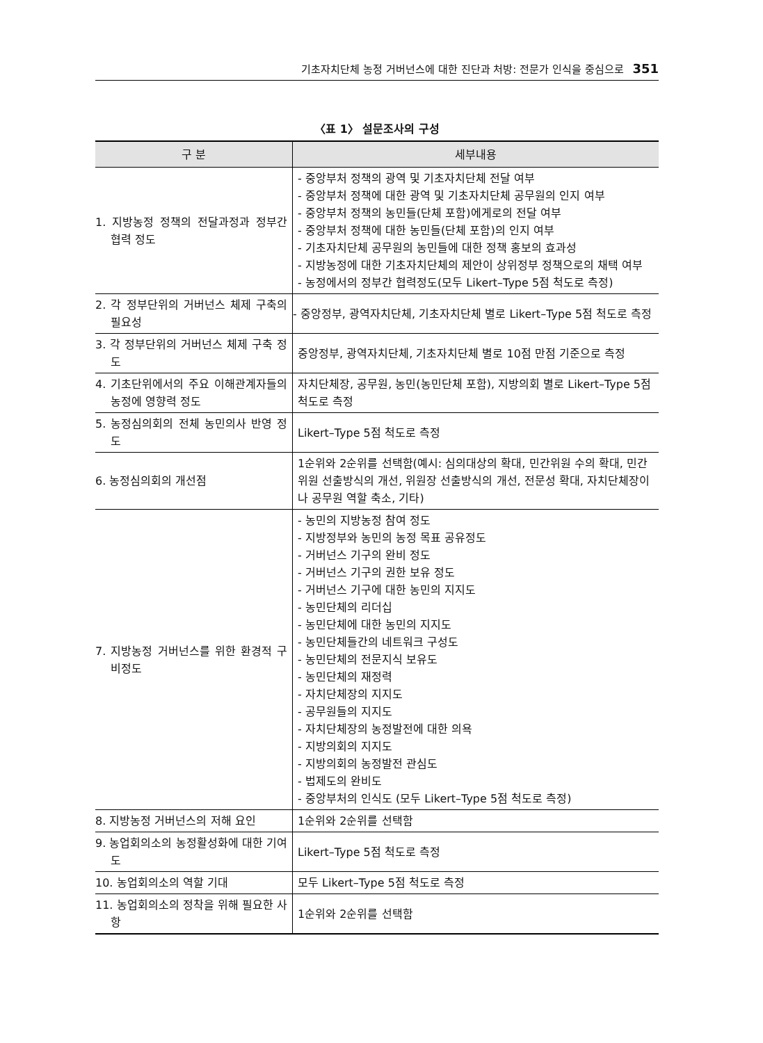기초자치단체 농정 거버넌스에 대한 진단과 처방: 전문가 인식을 중심으로 351
〈표 1〉 설문조사의 구성
| 구 분 | 세부내용 |
| --- | --- |
| 1. 지방농정 정책의 전달과정과 정부간 협력 정도 | - 중앙부처 정책의 광역 및 기초자치단체 전달 여부 - 중앙부처 정책에 대한 광역 및 기초자치단체 공무원의 인지 여부 - 중앙부처 정책의 농민들(단체 포함)에게로의 전달 여부 - 중앙부처 정책에 대한 농민들(단체 포함)의 인지 여부 - 기초자치단체 공무원의 농민들에 대한 정책 홍보의 효과성 - 지방농정에 대한 기초자치단체의 제안이 상위정부 정책으로의 채택 여부 - 농정에서의 정부간 협력정도(모두 Likert–Type 5점 척도로 측정) |
| 2. 각 정부단위의 거버넌스 체제 구축의 필요성 | - 중앙정부, 광역자치단체, 기초자치단체 별로 Likert–Type 5점 척도로 측정 |
| 3. 각 정부단위의 거버넌스 체제 구축 정도 | 중앙정부, 광역자치단체, 기초자치단체 별로 10점 만점 기준으로 측정 |
| 4. 기초단위에서의 주요 이해관계자들의 농정에 영향력 정도 | 자치단체장, 공무원, 농민(농민단체 포함), 지방의회 별로 Likert–Type 5점 척도로 측정 |
| 5. 농정심의회의 전체 농민의사 반영 정도 | Likert–Type 5점 척도로 측정 |
| 6. 농정심의회의 개선점 | 1순위와 2순위를 선택함(예시: 심의대상의 확대, 민간위원 수의 확대, 민간위원 선출방식의 개선, 위원장 선출방식의 개선, 전문성 확대, 자치단체장이나 공무원 역할 축소, 기타) |
| 7. 지방농정 거버넌스를 위한 환경적 구비정도 | - 농민의 지방농정 참여 정도 - 지방정부와 농민의 농정 목표 공유정도 - 거버넌스 기구의 완비 정도 - 거버넌스 기구의 권한 보유 정도 - 거버넌스 기구에 대한 농민의 지지도 - 농민단체의 리더십 - 농민단체에 대한 농민의 지지도 - 농민단체들간의 네트워크 구성도 - 농민단체의 전문지식 보유도 - 농민단체의 재정력 - 자치단체장의 지지도 - 공무원들의 지지도 - 자치단체장의 농정발전에 대한 의욕 - 지방의회의 지지도 - 지방의회의 농정발전 관심도 - 법제도의 완비도 - 중앙부처의 인식도 (모두 Likert–Type 5점 척도로 측정) |
| 8. 지방농정 거버넌스의 저해 요인 | 1순위와 2순위를 선택함 |
| 9. 농업회의소의 농정활성화에 대한 기여도 | Likert–Type 5점 척도로 측정 |
| 10. 농업회의소의 역할 기대 | 모두 Likert–Type 5점 척도로 측정 |
| 11. 농업회의소의 정착을 위해 필요한 사항 | 1순위와 2순위를 선택함 |